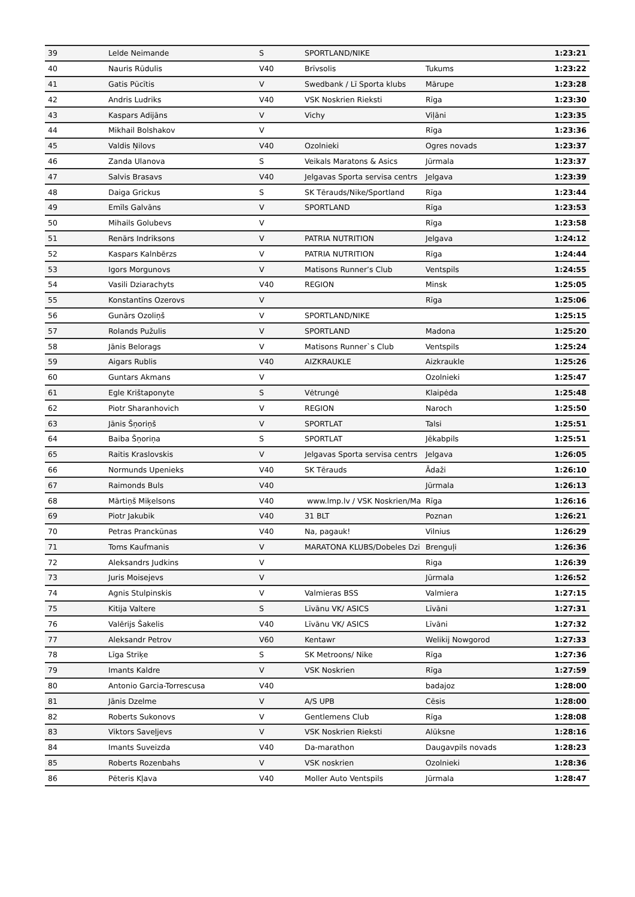| 39 | Lelde Neimande | S | SPORTLAND/NIKE | | 1:23:21 |
| 40 | Nauris Rūdulis | V40 | Brīvsolis | Tukums | 1:23:22 |
| 41 | Gatis Pūcītis | V | Swedbank / Lī Sporta klubs | Mārupe | 1:23:28 |
| 42 | Andris Ludriks | V40 | VSK Noskrien Rieksti | Rīga | 1:23:30 |
| 43 | Kaspars Adijāns | V | Vichy | Viļāni | 1:23:35 |
| 44 | Mikhail Bolshakov | V | | Rīga | 1:23:36 |
| 45 | Valdis Ņilovs | V40 | Ozolnieki | Ogres novads | 1:23:37 |
| 46 | Zanda Ulanova | S | Veikals Maratons & Asics | Jūrmala | 1:23:37 |
| 47 | Salvis Brasavs | V40 | Jelgavas Sporta servisa centrs | Jelgava | 1:23:39 |
| 48 | Daiga Grickus | S | SK Tērauds/Nike/Sportland | Rīga | 1:23:44 |
| 49 | Emīls Galvāns | V | SPORTLAND | Rīga | 1:23:53 |
| 50 | Mihails Golubevs | V | | Rīga | 1:23:58 |
| 51 | Renārs Indriksons | V | PATRIA NUTRITION | Jelgava | 1:24:12 |
| 52 | Kaspars Kalnbērzs | V | PATRIA NUTRITION | Rīga | 1:24:44 |
| 53 | Igors Morgunovs | V | Matisons Runner’s Club | Ventspils | 1:24:55 |
| 54 | Vasili Dziarachyts | V40 | REGION | Minsk | 1:25:05 |
| 55 | Konstantīns Ozerovs | V | | Rīga | 1:25:06 |
| 56 | Gunārs Ozoliņš | V | SPORTLAND/NIKE | | 1:25:15 |
| 57 | Rolands Pužulis | V | SPORTLAND | Madona | 1:25:20 |
| 58 | Jānis Belorags | V | Matisons Runner`s Club | Ventspils | 1:25:24 |
| 59 | Aigars Rublis | V40 | AIZKRAUKLE | Aizkraukle | 1:25:26 |
| 60 | Guntars Akmans | V | | Ozolnieki | 1:25:47 |
| 61 | Egle Krištaponyte | S | Vėtrungė | Klaipėda | 1:25:48 |
| 62 | Piotr Sharanhovich | V | REGION | Naroch | 1:25:50 |
| 63 | Jānis Šņoriņš | V | SPORTLAT | Talsi | 1:25:51 |
| 64 | Baiba Šņoriņa | S | SPORTLAT | Jēkabpils | 1:25:51 |
| 65 | Raitis Kraslovskis | V | Jelgavas Sporta servisa centrs | Jelgava | 1:26:05 |
| 66 | Normunds Upenieks | V40 | SK Tērauds | Ādaži | 1:26:10 |
| 67 | Raimonds Buls | V40 | | Jūrmala | 1:26:13 |
| 68 | Mārtiņš Miķelsons | V40 | www.lmp.lv / VSK Noskrien/Ma | Rīga | 1:26:16 |
| 69 | Piotr Jakubik | V40 | 31 BLT | Poznan | 1:26:21 |
| 70 | Petras Pranckūnas | V40 | Na, pagauk! | Vilnius | 1:26:29 |
| 71 | Toms Kaufmanis | V | MARATONA KLUBS/Dobeles Dzi | Brenguļi | 1:26:36 |
| 72 | Aleksandrs Judkins | V | | Riga | 1:26:39 |
| 73 | Juris Moisejevs | V | | Jūrmala | 1:26:52 |
| 74 | Agnis Stulpinskis | V | Valmieras BSS | Valmiera | 1:27:15 |
| 75 | Kitija Valtere | S | Līvānu VK/ ASICS | Līvāni | 1:27:31 |
| 76 | Valērijs Šakelis | V40 | Līvānu VK/ ASICS | Līvāni | 1:27:32 |
| 77 | Aleksandr Petrov | V60 | Kentawr | Welikij Nowgorod | 1:27:33 |
| 78 | Līga Striķe | S | SK Metroons/ Nike | Rīga | 1:27:36 |
| 79 | Imants Kaldre | V | VSK Noskrien | Rīga | 1:27:59 |
| 80 | Antonio Garcia-Torrescusa | V40 | | badajoz | 1:28:00 |
| 81 | Jānis Dzelme | V | A/S UPB | Cēsis | 1:28:00 |
| 82 | Roberts Sukonovs | V | Gentlemens Club | Rīga | 1:28:08 |
| 83 | Viktors Saveļjevs | V | VSK Noskrien Rieksti | Alūksne | 1:28:16 |
| 84 | Imants Suveizda | V40 | Da-marathon | Daugavpils novads | 1:28:23 |
| 85 | Roberts Rozenbahs | V | VSK noskrien | Ozolnieki | 1:28:36 |
| 86 | Pēteris Kļava | V40 | Moller Auto Ventspils | Jūrmala | 1:28:47 |